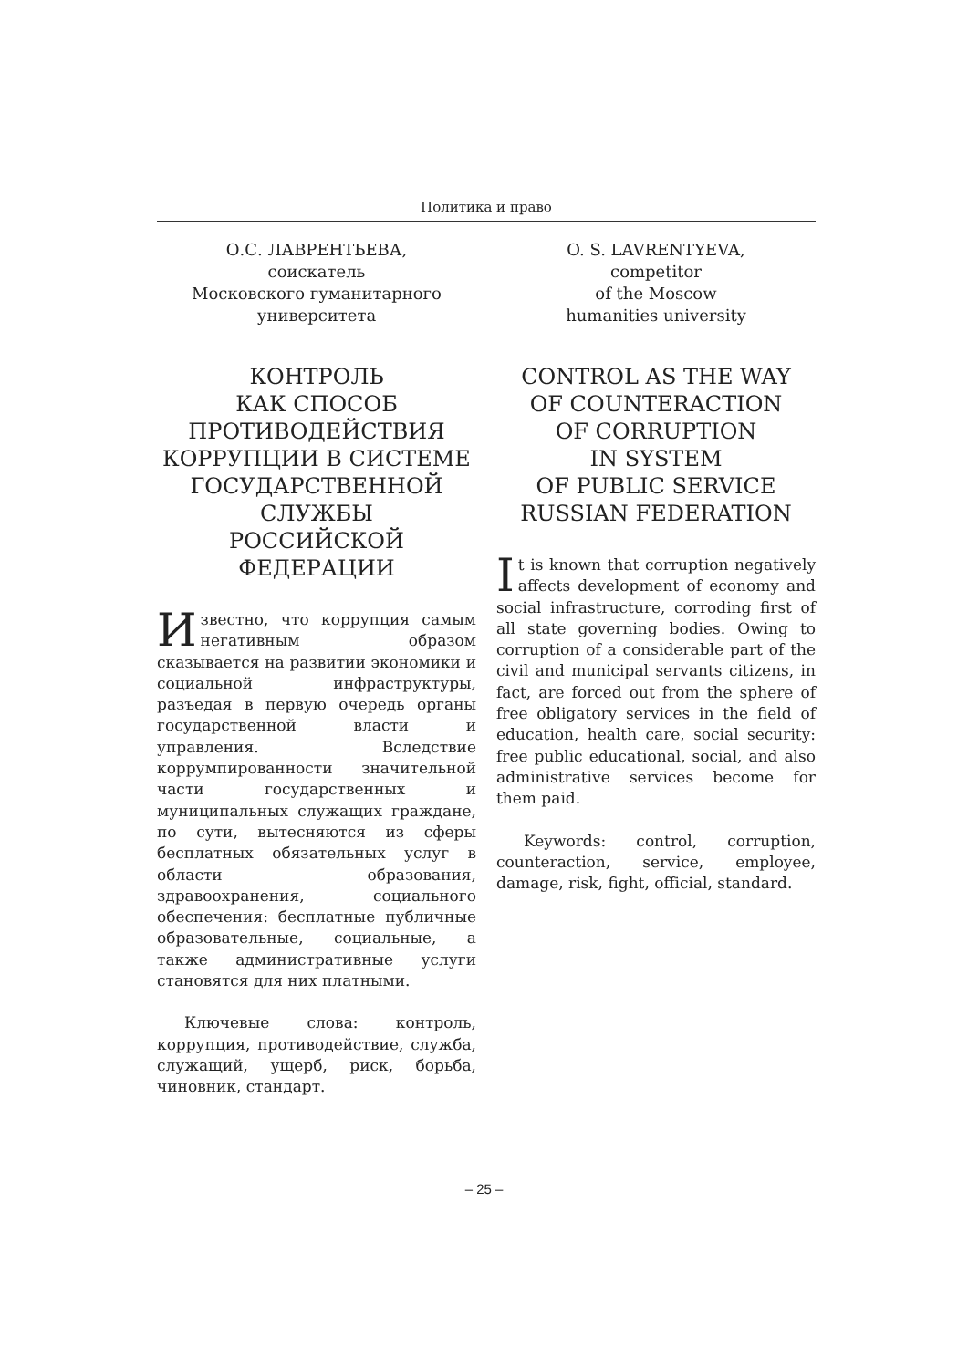Политика и право
О.С. ЛАВРЕНТЬЕВА,
соискатель
Московского гуманитарного
университета
КОНТРОЛЬ
КАК СПОСОБ
ПРОТИВОДЕЙСТВИЯ
КОРРУПЦИИ В СИСТЕМЕ
ГОСУДАРСТВЕННОЙ
СЛУЖБЫ
РОССИЙСКОЙ
ФЕДЕРАЦИИ
Известно, что коррупция самым негативным образом сказывается на развитии экономики и социальной инфраструктуры, разъедая в первую очередь органы государственной власти и управления. Вследствие коррумпированности значительной части государственных и муниципальных служащих граждане, по сути, вытесняются из сферы бесплатных обязательных услуг в области образования, здравоохранения, социального обеспечения: бесплатные публичные образовательные, социальные, а также административные услуги становятся для них платными.
Ключевые слова: контроль, коррупция, противодействие, служба, служащий, ущерб, риск, борьба, чиновник, стандарт.
O. S. LAVRENTYEVA,
competitor
of the Moscow
humanities university
CONTROL AS THE WAY
OF COUNTERACTION
OF CORRUPTION
IN SYSTEM
OF PUBLIC SERVICE
RUSSIAN FEDERATION
It is known that corruption negatively affects development of economy and social infrastructure, corroding first of all state governing bodies. Owing to corruption of a considerable part of the civil and municipal servants citizens, in fact, are forced out from the sphere of free obligatory services in the field of education, health care, social security: free public educational, social, and also administrative services become for them paid.
Keywords: control, corruption, counteraction, service, employee, damage, risk, fight, official, standard.
– 25 –